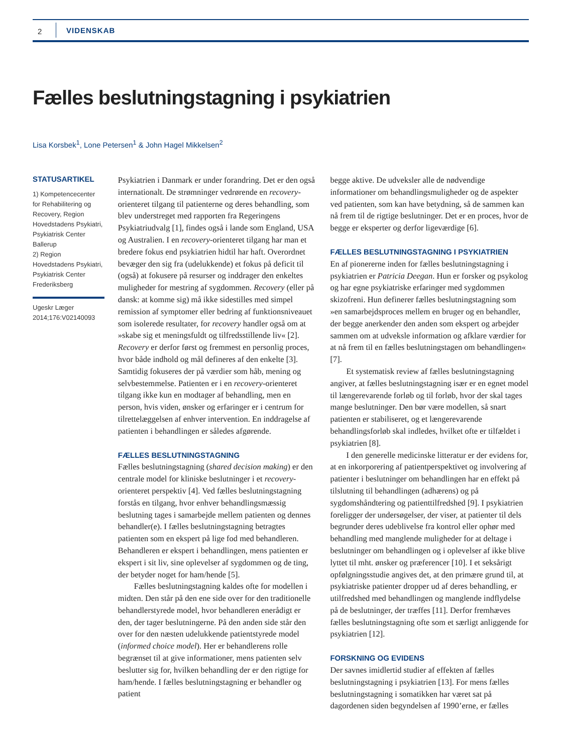2 VIDENSKAB
Fælles beslutningstagning i psykiatrien
Lisa Korsbek<sup>1</sup>, Lone Petersen<sup>1</sup> & John Hagel Mikkelsen<sup>2</sup>
STATUSARTIKEL
1) Kompetencecenter for Rehabilitering og Recovery, Region Hovedstadens Psykiatri, Psykiatrisk Center Ballerup
2) Region Hovedstadens Psykiatri, Psykiatrisk Center Frederiksberg
Ugeskr Læger
2014;176:V02140093
Psykiatrien i Danmark er under forandring. Det er den også internationalt. De strømninger vedrørende en recovery-orienteret tilgang til patienterne og deres behandling, som blev understreget med rapporten fra Regeringens Psykiatriudvalg [1], findes også i lande som England, USA og Australien. I en recovery-orienteret tilgang har man et bredere fokus end psykiatrien hidtil har haft. Overordnet bevæger den sig fra (udelukkende) et fokus på deficit til (også) at fokusere på resurser og inddrager den enkeltes muligheder for mestring af sygdommen. Recovery (eller på dansk: at komme sig) må ikke sidestilles med simpel remission af symptomer eller bedring af funktionsniveauet som isolerede resultater, for recovery handler også om at »skabe sig et meningsfuldt og tilfredsstillende liv« [2]. Recovery er derfor først og fremmest en personlig proces, hvor både indhold og mål defineres af den enkelte [3]. Samtidig fokuseres der på værdier som håb, mening og selvbestemmelse. Patienten er i en recovery-orienteret tilgang ikke kun en modtager af behandling, men en person, hvis viden, ønsker og erfaringer er i centrum for tilrettelæggelsen af enhver intervention. En inddragelse af patienten i behandlingen er således afgørende.
FÆLLES BESLUTNINGSTAGNING
Fælles beslutningstagning (shared decision making) er den centrale model for kliniske beslutninger i et recovery-orienteret perspektiv [4]. Ved fælles beslutningstagning forstås en tilgang, hvor enhver behandlingsmæssig beslutning tages i samarbejde mellem patienten og dennes behandler(e). I fælles beslutningstagning betragtes patienten som en ekspert på lige fod med behandleren. Behandleren er ekspert i behandlingen, mens patienten er ekspert i sit liv, sine oplevelser af sygdommen og de ting, der betyder noget for ham/hende [5].
Fælles beslutningstagning kaldes ofte for modellen i midten. Den står på den ene side over for den traditionelle behandlerstyrede model, hvor behandleren enerådigt er den, der tager beslutningerne. På den anden side står den over for den næsten udelukkende patientstyrede model (informed choice model). Her er behandlerens rolle begrænset til at give informationer, mens patienten selv beslutter sig for, hvilken behandling der er den rigtige for ham/hende. I fælles beslutningstagning er behandler og patient
begge aktive. De udveksler alle de nødvendige informationer om behandlingsmuligheder og de aspekter ved patienten, som kan have betydning, så de sammen kan nå frem til de rigtige beslutninger. Det er en proces, hvor de begge er eksperter og derfor ligeværdige [6].
FÆLLES BESLUTNINGSTAGNING I PSYKIATRIEN
En af pionererne inden for fælles beslutningstagning i psykiatrien er Patricia Deegan. Hun er forsker og psykolog og har egne psykiatriske erfaringer med sygdommen skizofreni. Hun definerer fælles beslutningstagning som »en samarbejdsproces mellem en bruger og en behandler, der begge anerkender den anden som ekspert og arbejder sammen om at udveksle information og afklare værdier for at nå frem til en fælles beslutningstagen om behandlingen« [7].
Et systematisk review af fælles beslutningstagning angiver, at fælles beslutningstagning især er en egnet model til længerevarende forløb og til forløb, hvor der skal tages mange beslutninger. Den bør være modellen, så snart patienten er stabiliseret, og et længerevarende behandlingsforløb skal indledes, hvilket ofte er tilfældet i psykiatrien [8].
I den generelle medicinske litteratur er der evidens for, at en inkorporering af patientperspektivet og involvering af patienter i beslutninger om behandlingen har en effekt på tilslutning til behandlingen (adhærens) og på sygdomshåndtering og patienttilfredshed [9]. I psykiatrien foreligger der undersøgelser, der viser, at patienter til dels begrunder deres udeblivelse fra kontrol eller ophør med behandling med manglende muligheder for at deltage i beslutninger om behandlingen og i oplevelser af ikke blive lyttet til mht. ønsker og præferencer [10]. I et seksårigt opfølgningsstudie angives det, at den primære grund til, at psykiatriske patienter dropper ud af deres behandling, er utilfredshed med behandlingen og manglende indflydelse på de beslutninger, der træffes [11]. Derfor fremhæves fælles beslutningstagning ofte som et særligt anliggende for psykiatrien [12].
FORSKNING OG EVIDENS
Der savnes imidlertid studier af effekten af fælles beslutningstagning i psykiatrien [13]. For mens fælles beslutningstagning i somatikken har været sat på dagordenen siden begyndelsen af 1990’erne, er fælles